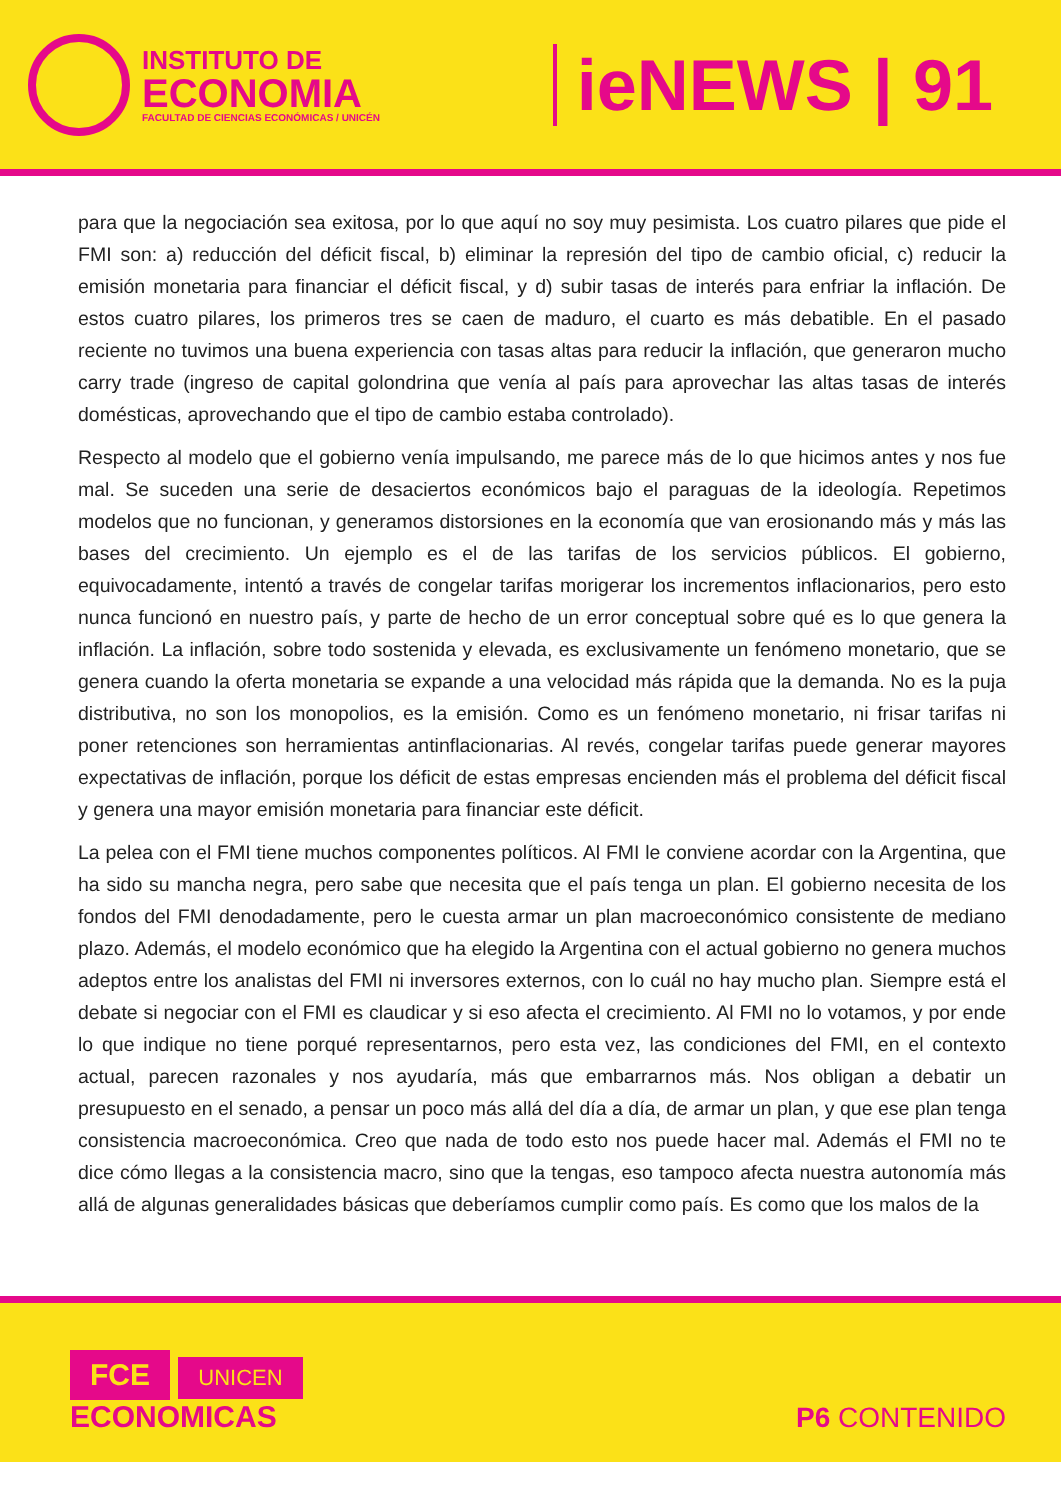INSTITUTO DE
ECONOMIA
FACULTAD DE CIENCIAS ECONÓMICAS / UNICÉN
ieNEWS | 91
para que la negociación sea exitosa, por lo que aquí no soy muy pesimista. Los cuatro pilares que pide el FMI son: a) reducción del déficit fiscal, b) eliminar la represión del tipo de cambio oficial, c) reducir la emisión monetaria para financiar el déficit fiscal, y d) subir tasas de interés para enfriar la inflación. De estos cuatro pilares, los primeros tres se caen de maduro, el cuarto es más debatible. En el pasado reciente no tuvimos una buena experiencia con tasas altas para reducir la inflación, que generaron mucho carry trade (ingreso de capital golondrina que venía al país para aprovechar las altas tasas de interés domésticas, aprovechando que el tipo de cambio estaba controlado).
Respecto al modelo que el gobierno venía impulsando, me parece más de lo que hicimos antes y nos fue mal. Se suceden una serie de desaciertos económicos bajo el paraguas de la ideología. Repetimos modelos que no funcionan, y generamos distorsiones en la economía que van erosionando más y más las bases del crecimiento. Un ejemplo es el de las tarifas de los servicios públicos. El gobierno, equivocadamente, intentó a través de congelar tarifas morigerar los incrementos inflacionarios, pero esto nunca funcionó en nuestro país, y parte de hecho de un error conceptual sobre qué es lo que genera la inflación. La inflación, sobre todo sostenida y elevada, es exclusivamente un fenómeno monetario, que se genera cuando la oferta monetaria se expande a una velocidad más rápida que la demanda. No es la puja distributiva, no son los monopolios, es la emisión. Como es un fenómeno monetario, ni frisar tarifas ni poner retenciones son herramientas antinflacionarias. Al revés, congelar tarifas puede generar mayores expectativas de inflación, porque los déficit de estas empresas encienden más el problema del déficit fiscal y genera una mayor emisión monetaria para financiar este déficit.
La pelea con el FMI tiene muchos componentes políticos. Al FMI le conviene acordar con la Argentina, que ha sido su mancha negra, pero sabe que necesita que el país tenga un plan. El gobierno necesita de los fondos del FMI denodadamente, pero le cuesta armar un plan macroeconómico consistente de mediano plazo. Además, el modelo económico que ha elegido la Argentina con el actual gobierno no genera muchos adeptos entre los analistas del FMI ni inversores externos, con lo cuál no hay mucho plan. Siempre está el debate si negociar con el FMI es claudicar y si eso afecta el crecimiento. Al FMI no lo votamos, y por ende lo que indique no tiene porqué representarnos, pero esta vez, las condiciones del FMI, en el contexto actual, parecen razonales y nos ayudaría, más que embarrarnos más. Nos obligan a debatir un presupuesto en el senado, a pensar un poco más allá del día a día, de armar un plan, y que ese plan tenga consistencia macroeconómica. Creo que nada de todo esto nos puede hacer mal. Además el FMI no te dice cómo llegas a la consistencia macro, sino que la tengas, eso tampoco afecta nuestra autonomía más allá de algunas generalidades básicas que deberíamos cumplir como país. Es como que los malos de la
FCE UNICEN
ECONOMICAS
P6 CONTENIDO